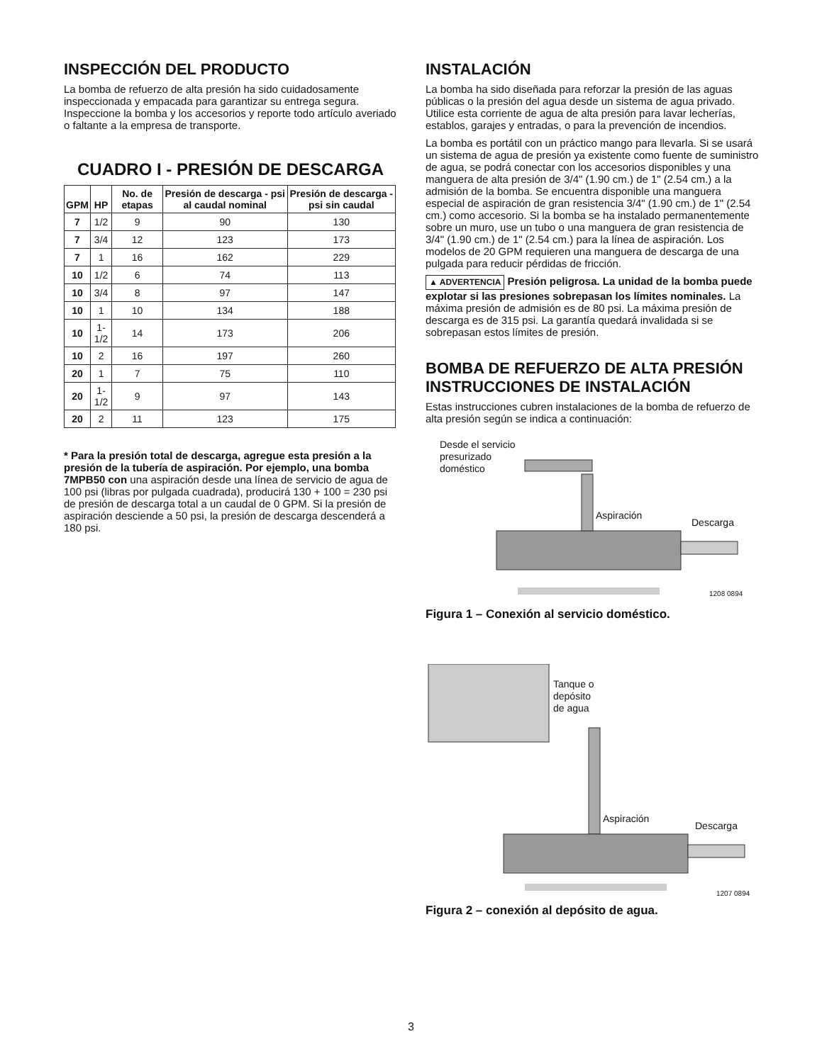INSPECCIÓN DEL PRODUCTO
La bomba de refuerzo de alta presión ha sido cuidadosamente inspeccionada y empacada para garantizar su entrega segura. Inspeccione la bomba y los accesorios y reporte todo artículo averiado o faltante a la empresa de transporte.
CUADRO I - PRESIÓN DE DESCARGA
| GPM | HP | No. de etapas | Presión de descarga - psi al caudal nominal | Presión de descarga - psi sin caudal |
| --- | --- | --- | --- | --- |
| 7 | 1/2 | 9 | 90 | 130 |
| 7 | 3/4 | 12 | 123 | 173 |
| 7 | 1 | 16 | 162 | 229 |
| 10 | 1/2 | 6 | 74 | 113 |
| 10 | 3/4 | 8 | 97 | 147 |
| 10 | 1 | 10 | 134 | 188 |
| 10 | 1-1/2 | 14 | 173 | 206 |
| 10 | 2 | 16 | 197 | 260 |
| 20 | 1 | 7 | 75 | 110 |
| 20 | 1-1/2 | 9 | 97 | 143 |
| 20 | 2 | 11 | 123 | 175 |
* Para la presión total de descarga, agregue esta presión a la presión de la tubería de aspiración. Por ejemplo, una bomba 7MPB50 con una aspiración desde una línea de servicio de agua de 100 psi (libras por pulgada cuadrada), producirá 130 + 100 = 230 psi de presión de descarga total a un caudal de 0 GPM. Si la presión de aspiración desciende a 50 psi, la presión de descarga descenderá a 180 psi.
INSTALACIÓN
La bomba ha sido diseñada para reforzar la presión de las aguas públicas o la presión del agua desde un sistema de agua privado. Utilice esta corriente de agua de alta presión para lavar lecherías, establos, garajes y entradas, o para la prevención de incendios.
La bomba es portátil con un práctico mango para llevarla. Si se usará un sistema de agua de presión ya existente como fuente de suministro de agua, se podrá conectar con los accesorios disponibles y una manguera de alta presión de 3/4" (1.90 cm.) de 1" (2.54 cm.) a la admisión de la bomba. Se encuentra disponible una manguera especial de aspiración de gran resistencia 3/4" (1.90 cm.) de 1" (2.54 cm.) como accesorio. Si la bomba se ha instalado permanentemente sobre un muro, use un tubo o una manguera de gran resistencia de 3/4" (1.90 cm.) de 1" (2.54 cm.) para la línea de aspiración. Los modelos de 20 GPM requieren una manguera de descarga de una pulgada para reducir pérdidas de fricción.
▲ ADVERTENCIA Presión peligrosa. La unidad de la bomba puede explotar si las presiones sobrepasan los límites nominales. La máxima presión de admisión es de 80 psi. La máxima presión de descarga es de 315 psi. La garantía quedará invalidada si se sobrepasan estos límites de presión.
BOMBA DE REFUERZO DE ALTA PRESIÓN INSTRUCCIONES DE INSTALACIÓN
Estas instrucciones cubren instalaciones de la bomba de refuerzo de alta presión según se indica a continuación:
Desde el servicio
presurizado
doméstico
Aspiración
Descarga
1208 0894
Figura 1 – Conexión al servicio doméstico.
Tanque o
depósito
de agua
Aspiración
Descarga
1207 0894
Figura 2 – conexión al depósito de agua.
3